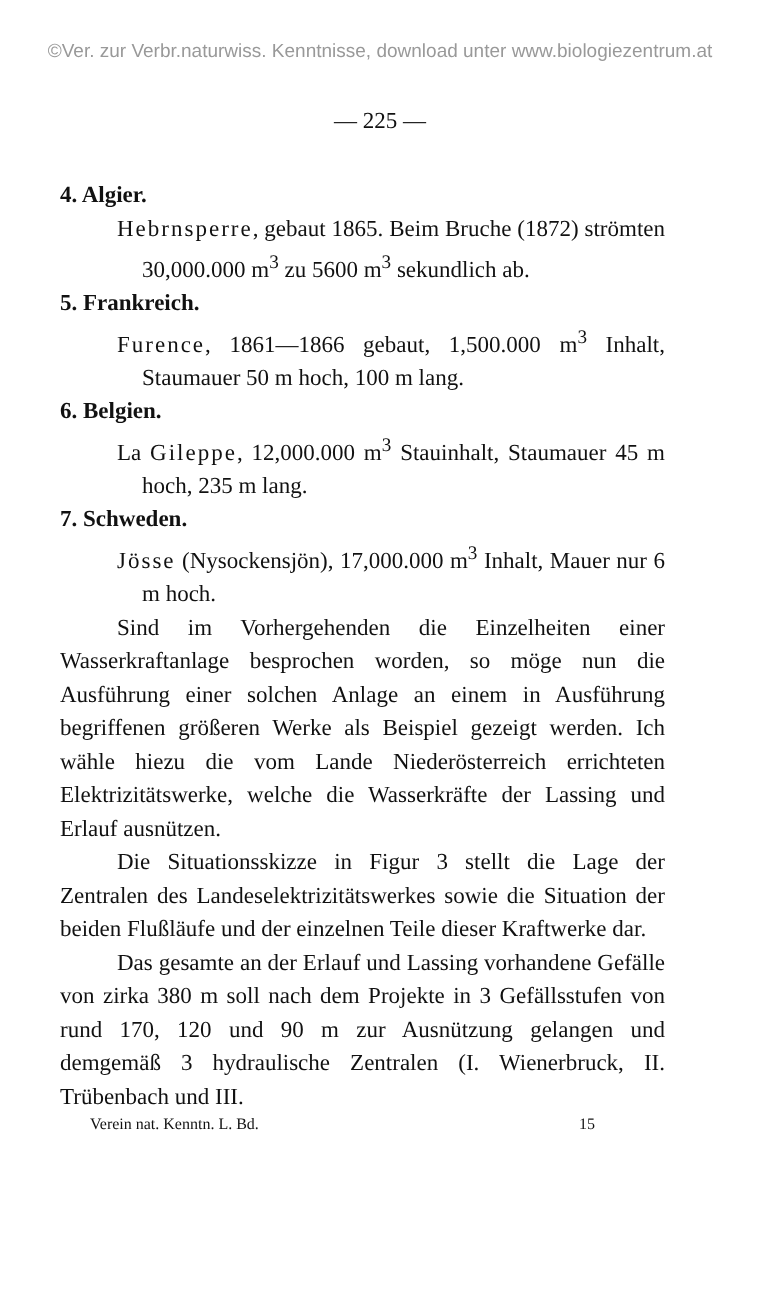©Ver. zur Verbr.naturwiss. Kenntnisse, download unter www.biologiezentrum.at
— 225 —
4. Algier.
Hebrnsperre, gebaut 1865. Beim Bruche (1872) strömten 30,000.000 m<sup>3</sup> zu 5600 m<sup>3</sup> sekundlich ab.
5. Frankreich.
Furence, 1861—1866 gebaut, 1,500.000 m<sup>3</sup> Inhalt, Staumauer 50 m hoch, 100 m lang.
6. Belgien.
La Gileppe, 12,000.000 m<sup>3</sup> Stauinhalt, Staumauer 45 m hoch, 235 m lang.
7. Schweden.
Jösse (Nysockensjön), 17,000.000 m<sup>3</sup> Inhalt, Mauer nur 6 m hoch.
Sind im Vorhergehenden die Einzelheiten einer Wasserkraftanlage besprochen worden, so möge nun die Ausführung einer solchen Anlage an einem in Ausführung begriffenen größeren Werke als Beispiel gezeigt werden. Ich wähle hiezu die vom Lande Niederösterreich errichteten Elektrizitätswerke, welche die Wasserkräfte der Lassing und Erlauf ausnützen.
Die Situationsskizze in Figur 3 stellt die Lage der Zentralen des Landeselektrizitätswerkes sowie die Situation der beiden Flußläufe und der einzelnen Teile dieser Kraftwerke dar.
Das gesamte an der Erlauf und Lassing vorhandene Gefälle von zirka 380 m soll nach dem Projekte in 3 Gefällsstufen von rund 170, 120 und 90 m zur Ausnützung gelangen und demgemäß 3 hydraulische Zentralen (I. Wienerbruck, II. Trübenbach und III.
Verein nat. Kenntn. L. Bd. 15